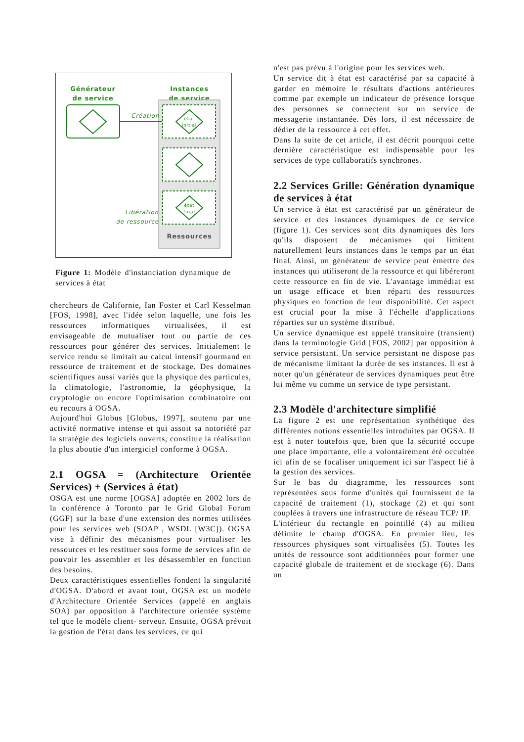Générateur
de service
Instances
de service
Création
état
initial
état
final
Libération
de ressource
Ressources
Figure 1: Modèle d'instanciation dynamique de services à état
chercheurs de Californie, Ian Foster et Carl Kesselman [FOS, 1998], avec l'idée selon laquelle, une fois les ressources informatiques virtualisées, il est envisageable de mutualiser tout ou partie de ces ressources pour générer des services. Initialement le service rendu se limitait au calcul intensif gourmand en ressource de traitement et de stockage. Des domaines scientifiques aussi variés que la physique des particules, la climatologie, l'astronomie, la géophysique, la cryptologie ou encore l'optimisation combinatoire ont eu recours à OGSA.
Aujourd'hui Globus [Globus, 1997], soutenu par une activité normative intense et qui assoit sa notoriété par la stratégie des logiciels ouverts, constitue la réalisation la plus aboutie d'un intergiciel conforme à OGSA.
2.1 OGSA = (Architecture Orientée Services) + (Services à état)
OSGA est une norme [OGSA] adoptée en 2002 lors de la conférence à Toronto par le Grid Global Forum (GGF) sur la base d'une extension des normes utilisées pour les services web (SOAP , WSDL [W3C]). OGSA vise à définir des mécanismes pour virtualiser les ressources et les restituer sous forme de services afin de pouvoir les assembler et les désassembler en fonction des besoins.
Deux caractéristiques essentielles fondent la singularité d'OGSA. D'abord et avant tout, OGSA est un modèle d'Architecture Orientée Services (appelé en anglais SOA) par opposition à l'architecture orientée système tel que le modèle client- serveur. Ensuite, OGSA prévoit la gestion de l'état dans les services, ce qui
n'est pas prévu à l'origine pour les services web.
Un service dit à état est caractérisé par sa capacité à garder en mémoire le résultats d'actions antérieures comme par exemple un indicateur de présence lorsque des personnes se connectent sur un service de messagerie instantanée. Dès lors, il est nécessaire de dédier de la ressource à cet effet.
Dans la suite de cet article, il est décrit pourquoi cette dernière caractéristique est indispensable pour les services de type collaboratifs synchrones.
2.2 Services Grille: Génération dynamique de services à état
Un service à état est caractérisé par un générateur de service et des instances dynamiques de ce service (figure 1). Ces services sont dits dynamiques dès lors qu'ils disposent de mécanismes qui limitent naturellement leurs instances dans le temps par un état final. Ainsi, un générateur de service peut émettre des instances qui utiliseront de la ressource et qui libéreront cette ressource en fin de vie. L'avantage immédiat est un usage efficace et bien réparti des ressources physiques en fonction de leur disponibilité. Cet aspect est crucial pour la mise à l'échelle d'applications réparties sur un système distribué.
Un service dynamique est appelé transitoire (transient) dans la terminologie Grid [FOS, 2002] par opposition à service persistant. Un service persistant ne dispose pas de mécanisme limitant la durée de ses instances. Il est à noter qu'un générateur de services dynamiques peut être lui même vu comme un service de type persistant.
2.3 Modèle d'architecture simplifié
La figure 2 est une représentation synthétique des différentes notions essentielles introduites par OGSA. Il est à noter toutefois que, bien que la sécurité occupe une place importante, elle a volontairement été occultée ici afin de se focaliser uniquement ici sur l'aspect lié à la gestion des services.
Sur le bas du diagramme, les ressources sont représentées sous forme d'unités qui fournissent de la capacité de traitement (1), stockage (2) et qui sont couplées à travers une infrastructure de réseau TCP/ IP.
L'intérieur du rectangle en pointillé (4) au milieu délimite le champ d'OGSA. En premier lieu, les ressources physiques sont virtualisées (5). Toutes les unités de ressource sont additionnées pour former une capacité globale de traitement et de stockage (6). Dans un